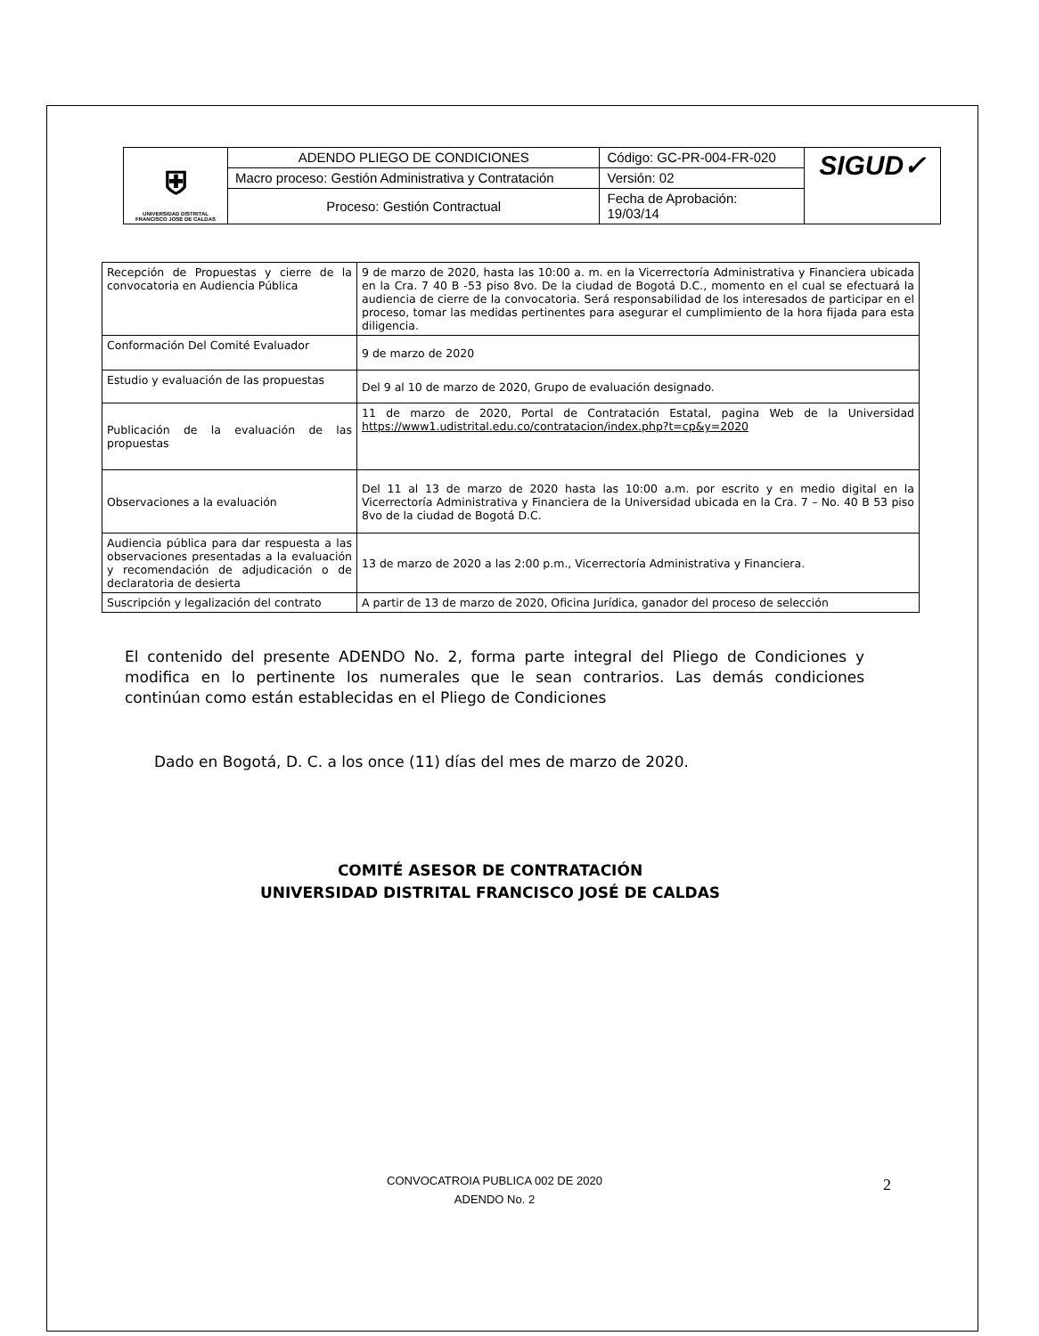| ⛨ UNIVERSIDAD DISTRITAL FRANCISCO JOSÉ DE CALDAS | ADENDO PLIEGO DE CONDICIONES | Código: GC-PR-004-FR-020 | SIGUD✓ |
| | Macro proceso: Gestión Administrativa y Contratación | Versión: 02 | |
| | Proceso: Gestión Contractual | Fecha de Aprobación: 19/03/14 | |
| Recepción de Propuestas y cierre de la convocatoria en Audiencia Pública | 9 de marzo de 2020, hasta las 10:00 a. m. en la Vicerrectoría Administrativa y Financiera ubicada en la Cra. 7 40 B -53 piso 8vo. De la ciudad de Bogotá D.C., momento en el cual se efectuará la audiencia de cierre de la convocatoria. Será responsabilidad de los interesados de participar en el proceso, tomar las medidas pertinentes para asegurar el cumplimiento de la hora fijada para esta diligencia. |
| Conformación Del Comité Evaluador | 9 de marzo de 2020 |
| Estudio y evaluación de las propuestas | Del 9 al 10 de marzo de 2020, Grupo de evaluación designado. |
| Publicación de la evaluación de las propuestas | 11 de marzo de 2020, Portal de Contratación Estatal, pagina Web de la Universidad https://www1.udistrital.edu.co/contratacion/index.php?t=cp&y=2020 |
| Observaciones a la evaluación | Del 11 al 13 de marzo de 2020 hasta las 10:00 a.m. por escrito y en medio digital en la Vicerrectoría Administrativa y Financiera de la Universidad ubicada en la Cra. 7 – No. 40 B 53 piso 8vo de la ciudad de Bogotá D.C. |
| Audiencia pública para dar respuesta a las observaciones presentadas a la evaluación y recomendación de adjudicación o de declaratoria de desierta | 13 de marzo de 2020 a las 2:00 p.m., Vicerrectoría Administrativa y Financiera. |
| Suscripción y legalización del contrato | A partir de 13 de marzo de 2020, Oficina Jurídica, ganador del proceso de selección |
El contenido del presente ADENDO No. 2, forma parte integral del Pliego de Condiciones y modifica en lo pertinente los numerales que le sean contrarios. Las demás condiciones continúan como están establecidas en el Pliego de Condiciones
Dado en Bogotá, D. C. a los once (11) días del mes de marzo de 2020.
COMITÉ ASESOR DE CONTRATACIÓN
UNIVERSIDAD DISTRITAL FRANCISCO JOSÉ DE CALDAS
CONVOCATROIA PUBLICA 002 DE 2020
ADENDO No. 2
2